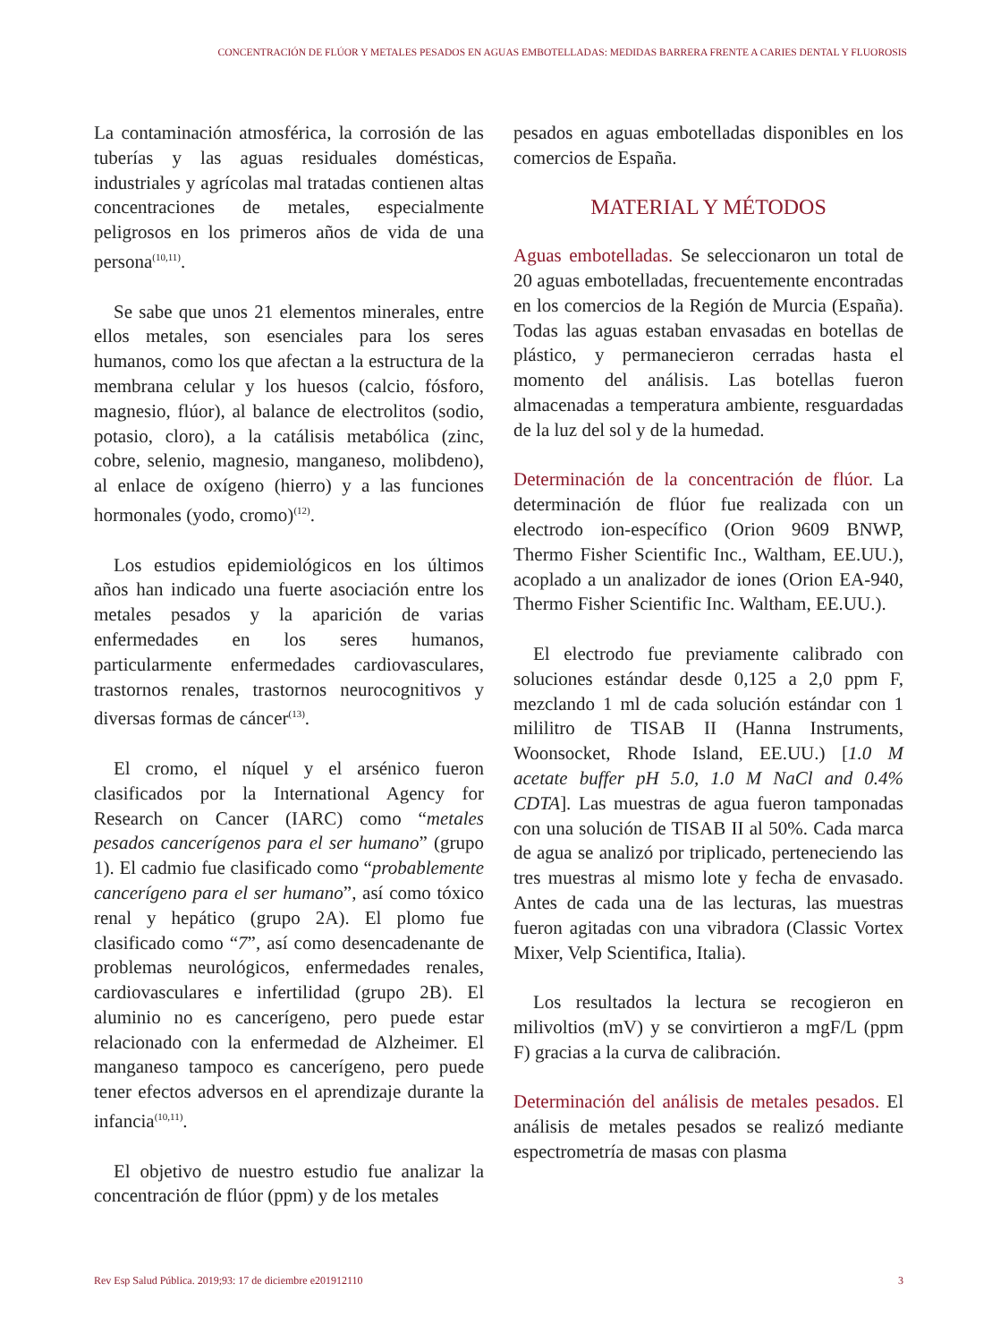CONCENTRACIÓN DE FLÚOR Y METALES PESADOS EN AGUAS EMBOTELLADAS: MEDIDAS BARRERA FRENTE A CARIES DENTAL Y FLUOROSIS
La contaminación atmosférica, la corrosión de las tuberías y las aguas residuales domésticas, industriales y agrícolas mal tratadas contienen altas concentraciones de metales, especialmente peligrosos en los primeros años de vida de una persona<sup>(10,11)</sup>.
Se sabe que unos 21 elementos minerales, entre ellos metales, son esenciales para los seres humanos, como los que afectan a la estructura de la membrana celular y los huesos (calcio, fósforo, magnesio, flúor), al balance de electrolitos (sodio, potasio, cloro), a la catálisis metabólica (zinc, cobre, selenio, magnesio, manganeso, molibdeno), al enlace de oxígeno (hierro) y a las funciones hormonales (yodo, cromo)<sup>(12)</sup>.
Los estudios epidemiológicos en los últimos años han indicado una fuerte asociación entre los metales pesados y la aparición de varias enfermedades en los seres humanos, particularmente enfermedades cardiovasculares, trastornos renales, trastornos neurocognitivos y diversas formas de cáncer<sup>(13)</sup>.
El cromo, el níquel y el arsénico fueron clasificados por la International Agency for Research on Cancer (IARC) como “metales pesados cancerígenos para el ser humano” (grupo 1). El cadmio fue clasificado como “probablemente cancerígeno para el ser humano”, así como tóxico renal y hepático (grupo 2A). El plomo fue clasificado como “7”, así como desencadenante de problemas neurológicos, enfermedades renales, cardiovasculares e infertilidad (grupo 2B). El aluminio no es cancerígeno, pero puede estar relacionado con la enfermedad de Alzheimer. El manganeso tampoco es cancerígeno, pero puede tener efectos adversos en el aprendizaje durante la infancia<sup>(10,11)</sup>.
El objetivo de nuestro estudio fue analizar la concentración de flúor (ppm) y de los metales
pesados en aguas embotelladas disponibles en los comercios de España.
MATERIAL Y MÉTODOS
Aguas embotelladas. Se seleccionaron un total de 20 aguas embotelladas, frecuentemente encontradas en los comercios de la Región de Murcia (España). Todas las aguas estaban envasadas en botellas de plástico, y permanecieron cerradas hasta el momento del análisis. Las botellas fueron almacenadas a temperatura ambiente, resguardadas de la luz del sol y de la humedad.
Determinación de la concentración de flúor. La determinación de flúor fue realizada con un electrodo ion-específico (Orion 9609 BNWP, Thermo Fisher Scientific Inc., Waltham, EE.UU.), acoplado a un analizador de iones (Orion EA-940, Thermo Fisher Scientific Inc. Waltham, EE.UU.).
El electrodo fue previamente calibrado con soluciones estándar desde 0,125 a 2,0 ppm F, mezclando 1 ml de cada solución estándar con 1 mililitro de TISAB II (Hanna Instruments, Woonsocket, Rhode Island, EE.UU.) [1.0 M acetate buffer pH 5.0, 1.0 M NaCl and 0.4% CDTA]. Las muestras de agua fueron tamponadas con una solución de TISAB II al 50%. Cada marca de agua se analizó por triplicado, perteneciendo las tres muestras al mismo lote y fecha de envasado. Antes de cada una de las lecturas, las muestras fueron agitadas con una vibradora (Classic Vortex Mixer, Velp Scientifica, Italia).
Los resultados la lectura se recogieron en milivoltios (mV) y se convirtieron a mgF/L (ppm F) gracias a la curva de calibración.
Determinación del análisis de metales pesados. El análisis de metales pesados se realizó mediante espectrometría de masas con plasma
Rev Esp Salud Pública. 2019;93: 17 de diciembre e201912110 3